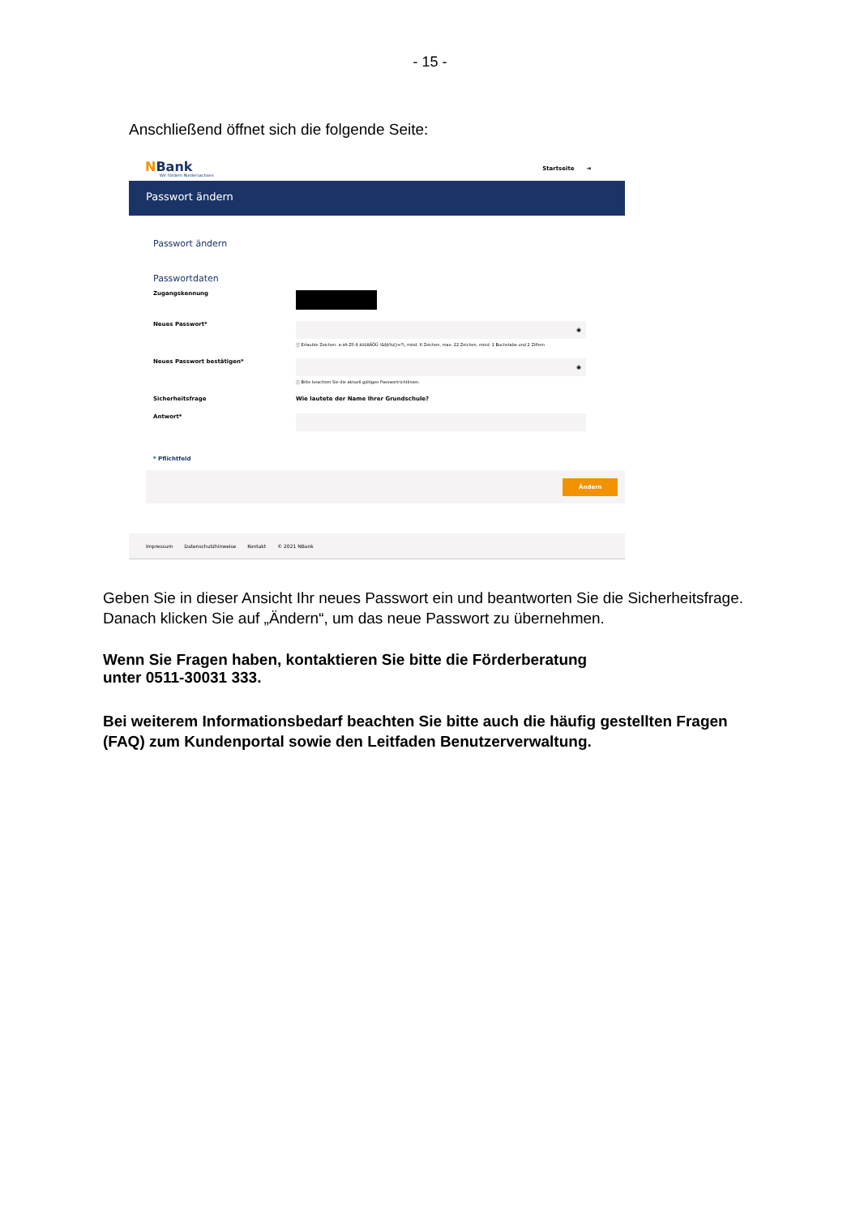- 15 -
Anschließend öffnet sich die folgende Seite:
NBank
Wir fördern Niedersachsen
Startseite ⇥
Passwort ändern
Passwort ändern
Passwortdaten
Zugangskennung
Neues Passwort*
◉
ⓘ Erlaubte Zeichen: a-zA-Z0-9 äöüßÄÖÜ !&§$%/()=?\, mind. 6 Zeichen, max. 22 Zeichen, mind. 1 Buchstabe und 2 Ziffern
Neues Passwort bestätigen*
◉
ⓘ Bitte beachten Sie die aktuell gültigen Passwortrichtlinien.
Sicherheitsfrage Wie lautete der Name Ihrer Grundschule?
Antwort*
* Pflichtfeld
Ändern
Impressum Datenschutzhinweise Kontakt © 2021 NBank
Geben Sie in dieser Ansicht Ihr neues Passwort ein und beantworten Sie die Sicherheitsfrage. Danach klicken Sie auf „Ändern“, um das neue Passwort zu übernehmen.
Wenn Sie Fragen haben, kontaktieren Sie bitte die Förderberatung
unter 0511-30031 333.
Bei weiterem Informationsbedarf beachten Sie bitte auch die häufig gestellten Fragen (FAQ) zum Kundenportal sowie den Leitfaden Benutzerverwaltung.